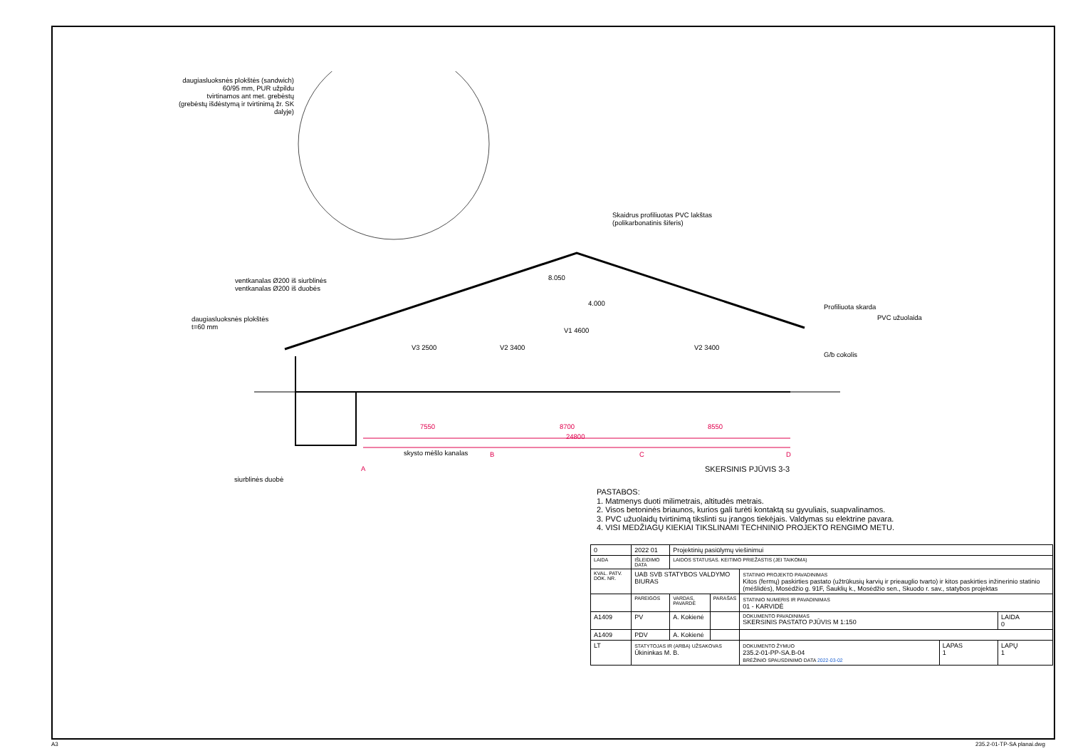daugiasluoksnės plokštės (sandwich)
60/95 mm, PUR užpildu
tvirtinamos ant met. grebėstų
(grebėstų išdėstymą ir tvirtinimą žr. SK dalyje)
Skaidrus profiliuotas PVC lakštas
(polikarbonatinis šiferis)
ventkanalas Ø200 iš siurblinės
ventkanalas Ø200 iš duobės
daugiasluoksnės plokštės
t=60 mm
Profiliuota skarda
PVC užuolaida
G/b cokolis
8.050
4.000
V3 2500 V2 3400
V1 4600
V2 3400
7550 8700
24800
8550
skysto mėšlo kanalas
siurblinės duobė
A
B C D
SKERSINIS PJŪVIS 3-3
PASTABOS:
1. Matmenys duoti milimetrais, altitudės metrais.
2. Visos betoninės briaunos, kurios gali turėti kontaktą su gyvuliais, suapvalinamos.
3. PVC užuolaidų tvirtinimą tikslinti su įrangos tiekėjais. Valdymas su elektrine pavara.
4. VISI MEDŽIAGŲ KIEKIAI TIKSLINAMI TECHNINIO PROJEKTO RENGIMO METU.
| 0 | 2022 01 | Projektinių pasiūlymų viešinimui | | | | |
| LAIDA | IŠLEIDIMO DATA | LAIDOS STATUSAS. KEITIMO PRIEŽASTIS (JEI TAIKOMA) | | | | |
| KVAL. PATV. DOK. NR. | UAB SVB STATYBOS VALDYMO BIURAS | | | STATINIO PROJEKTO PAVADINIMAS Kitos (fermų) paskirties pastato (užtrūkusių karvių ir prieauglio tvarto) ir kitos paskirties inžinerinio statinio (mėšlidės), Mosėdžio g. 91F, Šauklių k., Mosėdžio sen., Skuodo r. sav., statybos projektas | | |
| | PAREIGOS | VARDAS, PAVARDĖ | PARAŠAS | STATINIO NUMERIS IR PAVADINIMAS 01 - KARVIDĖ | | |
| A1409 | PV | A. Kokienė | | DOKUMENTO PAVADINIMAS SKERSINIS PASTATO PJŪVIS M 1:150 | | LAIDA 0 |
| A1409 | PDV | A. Kokienė | | | | |
| LT | STATYTOJAS IR (ARBA) UŽSAKOVAS Ūkininkas M. B. | | | DOKUMENTO ŽYMUO 235.2-01-PP-SA.B-04 BRĖŽINIO SPAUSDINIMO DATA 2022-03-02 | LAPAS 1 | LAPŲ 1 |
A3 235.2-01-TP-SA planai.dwg